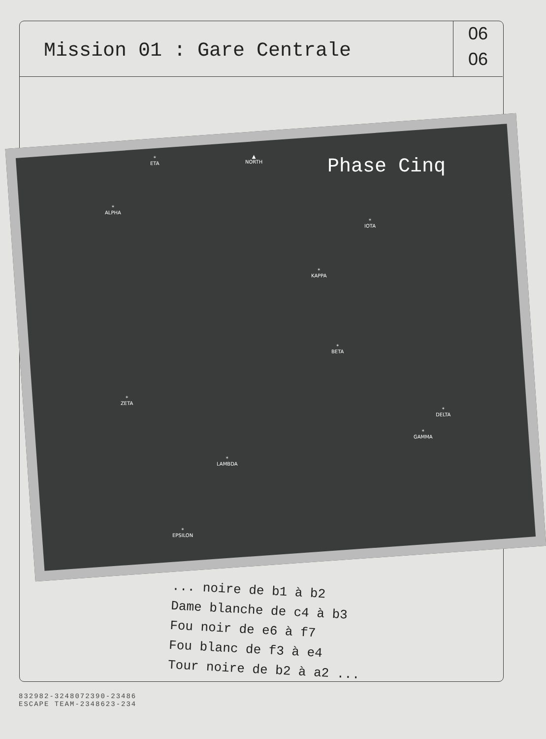Mission 01 : Gare Centrale
06
06
Phase Cinq
*
ETA
▲
NORTH
*
ALPHA
*
IOTA
*
KAPPA
*
BETA
*
ZETA
*
DELTA
*
GAMMA
*
LAMBDA
*
EPSILON
... noire de b1 à b2
Dame blanche de c4 à b3
Fou noir de e6 à f7
Fou blanc de f3 à e4
Tour noire de b2 à a2 ...
832982-3248072390-23486
ESCAPE TEAM-2348623-234